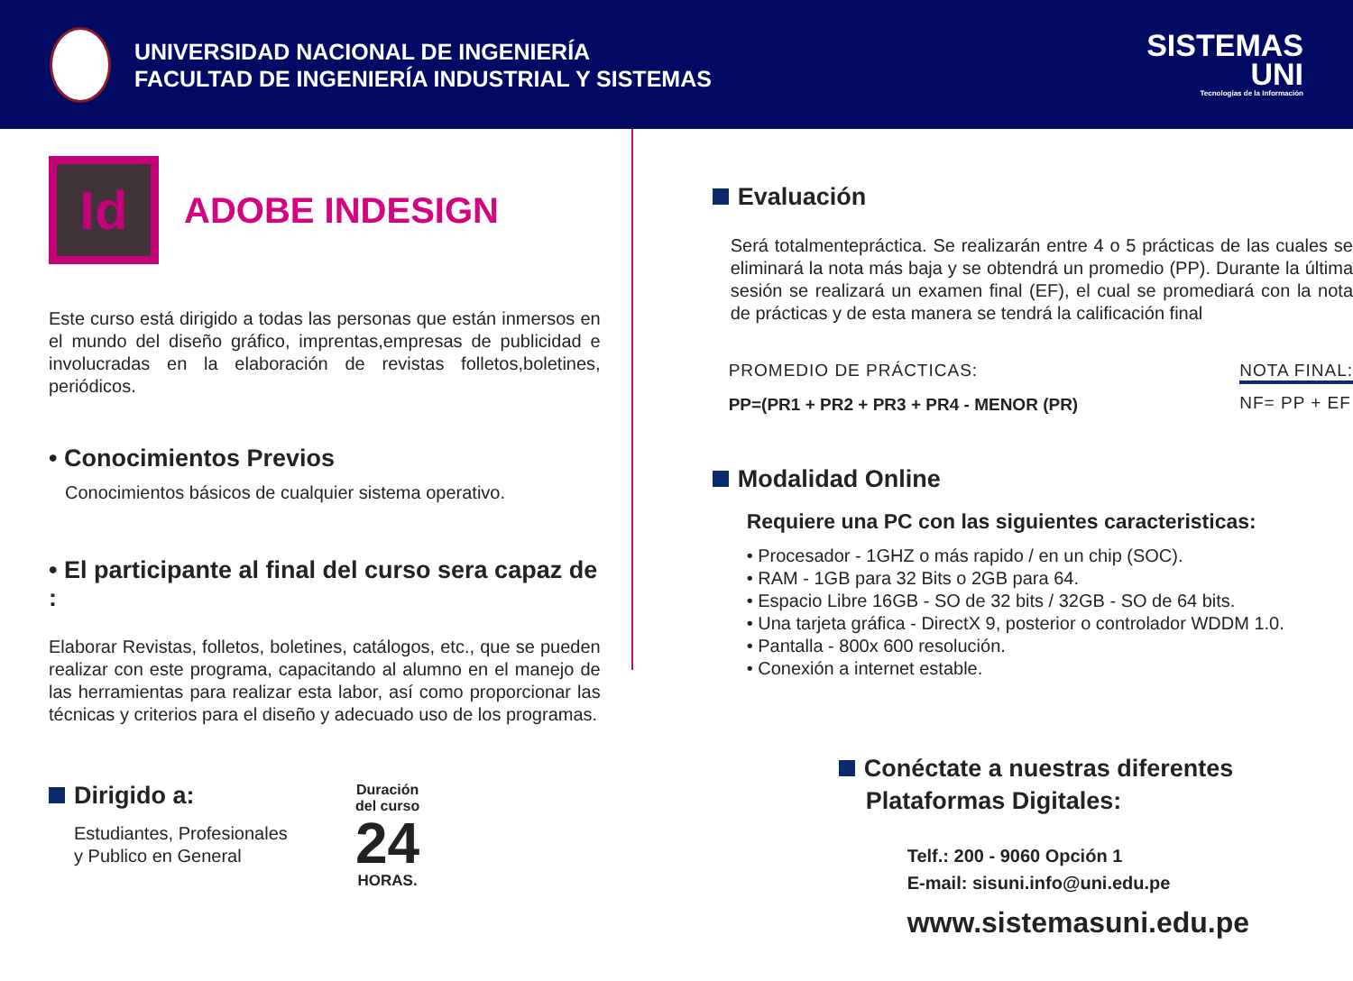UNIVERSIDAD NACIONAL DE INGENIERÍA
FACULTAD DE INGENIERÍA INDUSTRIAL Y SISTEMAS
SISTEMAS
UNI
Tecnologías de la Información
Id
ADOBE INDESIGN
Este curso está dirigido a todas las personas que están inmersos en el mundo del diseño gráfico, imprentas,empresas de publicidad e involucradas en la elaboración de revistas folletos,boletines, periódicos.
• Conocimientos Previos
Conocimientos básicos de cualquier sistema operativo.
• El participante al final del curso sera capaz de :
Elaborar Revistas, folletos, boletines, catálogos, etc., que se pueden realizar con este programa, capacitando al alumno en el manejo de las herramientas para realizar esta labor, así como proporcionar las técnicas y criterios para el diseño y adecuado uso de los programas.
Dirigido a:
Estudiantes, Profesionales
y Publico en General
Duración
del curso
24
HORAS.
Evaluación
Será totalmentepráctica. Se realizarán entre 4 o 5 prácticas de las cuales se eliminará la nota más baja y se obtendrá un promedio (PP). Durante la última sesión se realizará un examen final (EF), el cual se promediará con la nota de prácticas y de esta manera se tendrá la calificación final
PROMEDIO DE PRÁCTICAS:
PP=(PR1 + PR2 + PR3 + PR4 - MENOR (PR)
NOTA FINAL:
NF= PP + EF
Modalidad Online
Requiere una PC con las siguientes caracteristicas:
• Procesador - 1GHZ o más rapido / en un chip (SOC).
• RAM - 1GB para 32 Bits o 2GB para 64.
• Espacio Libre 16GB - SO de 32 bits / 32GB - SO de 64 bits.
• Una tarjeta gráfica - DirectX 9, posterior o controlador WDDM 1.0.
• Pantalla - 800x 600 resolución.
• Conexión a internet estable.
Conéctate a nuestras diferentes
Plataformas Digitales:
Telf.: 200 - 9060 Opción 1
E-mail: sisuni.info@uni.edu.pe
www.sistemasuni.edu.pe